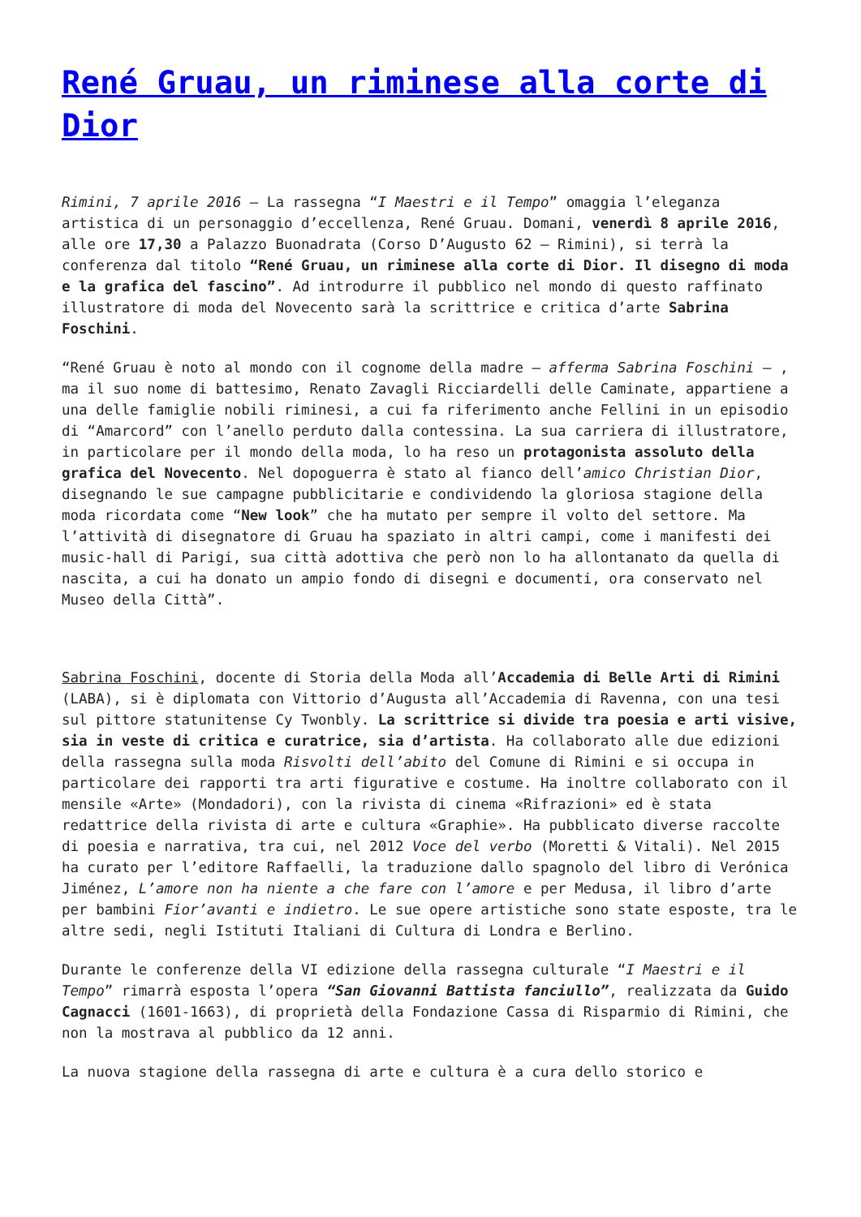René Gruau, un riminese alla corte di Dior
Rimini, 7 aprile 2016 – La rassegna “I Maestri e il Tempo” omaggia l’eleganza artistica di un personaggio d’eccellenza, René Gruau. Domani, venerdì 8 aprile 2016, alle ore 17,30 a Palazzo Buonadrata (Corso D’Augusto 62 – Rimini), si terrà la conferenza dal titolo “René Gruau, un riminese alla corte di Dior. Il disegno di moda e la grafica del fascino”. Ad introdurre il pubblico nel mondo di questo raffinato illustratore di moda del Novecento sarà la scrittrice e critica d’arte Sabrina Foschini.
“René Gruau è noto al mondo con il cognome della madre – afferma Sabrina Foschini – , ma il suo nome di battesimo, Renato Zavagli Ricciardelli delle Caminate, appartiene a una delle famiglie nobili riminesi, a cui fa riferimento anche Fellini in un episodio di “Amarcord” con l’anello perduto dalla contessina. La sua carriera di illustratore, in particolare per il mondo della moda, lo ha reso un protagonista assoluto della grafica del Novecento. Nel dopoguerra è stato al fianco dell’amico Christian Dior, disegnando le sue campagne pubblicitarie e condividendo la gloriosa stagione della moda ricordata come “New look” che ha mutato per sempre il volto del settore. Ma l’attività di disegnatore di Gruau ha spaziato in altri campi, come i manifesti dei music-hall di Parigi, sua città adottiva che però non lo ha allontanato da quella di nascita, a cui ha donato un ampio fondo di disegni e documenti, ora conservato nel Museo della Città”.
Sabrina Foschini, docente di Storia della Moda all’Accademia di Belle Arti di Rimini (LABA), si è diplomata con Vittorio d’Augusta all’Accademia di Ravenna, con una tesi sul pittore statunitense Cy Twonbly. La scrittrice si divide tra poesia e arti visive, sia in veste di critica e curatrice, sia d’artista. Ha collaborato alle due edizioni della rassegna sulla moda Risvolti dell’abito del Comune di Rimini e si occupa in particolare dei rapporti tra arti figurative e costume. Ha inoltre collaborato con il mensile «Arte» (Mondadori), con la rivista di cinema «Rifrazioni» ed è stata redattrice della rivista di arte e cultura «Graphie». Ha pubblicato diverse raccolte di poesia e narrativa, tra cui, nel 2012 Voce del verbo (Moretti & Vitali). Nel 2015 ha curato per l’editore Raffaelli, la traduzione dallo spagnolo del libro di Verónica Jiménez, L’amore non ha niente a che fare con l’amore e per Medusa, il libro d’arte per bambini Fior’avanti e indietro. Le sue opere artistiche sono state esposte, tra le altre sedi, negli Istituti Italiani di Cultura di Londra e Berlino.
Durante le conferenze della VI edizione della rassegna culturale “I Maestri e il Tempo” rimarrà esposta l’opera “San Giovanni Battista fanciullo”, realizzata da Guido Cagnacci (1601-1663), di proprietà della Fondazione Cassa di Risparmio di Rimini, che non la mostrava al pubblico da 12 anni.
La nuova stagione della rassegna di arte e cultura è a cura dello storico e